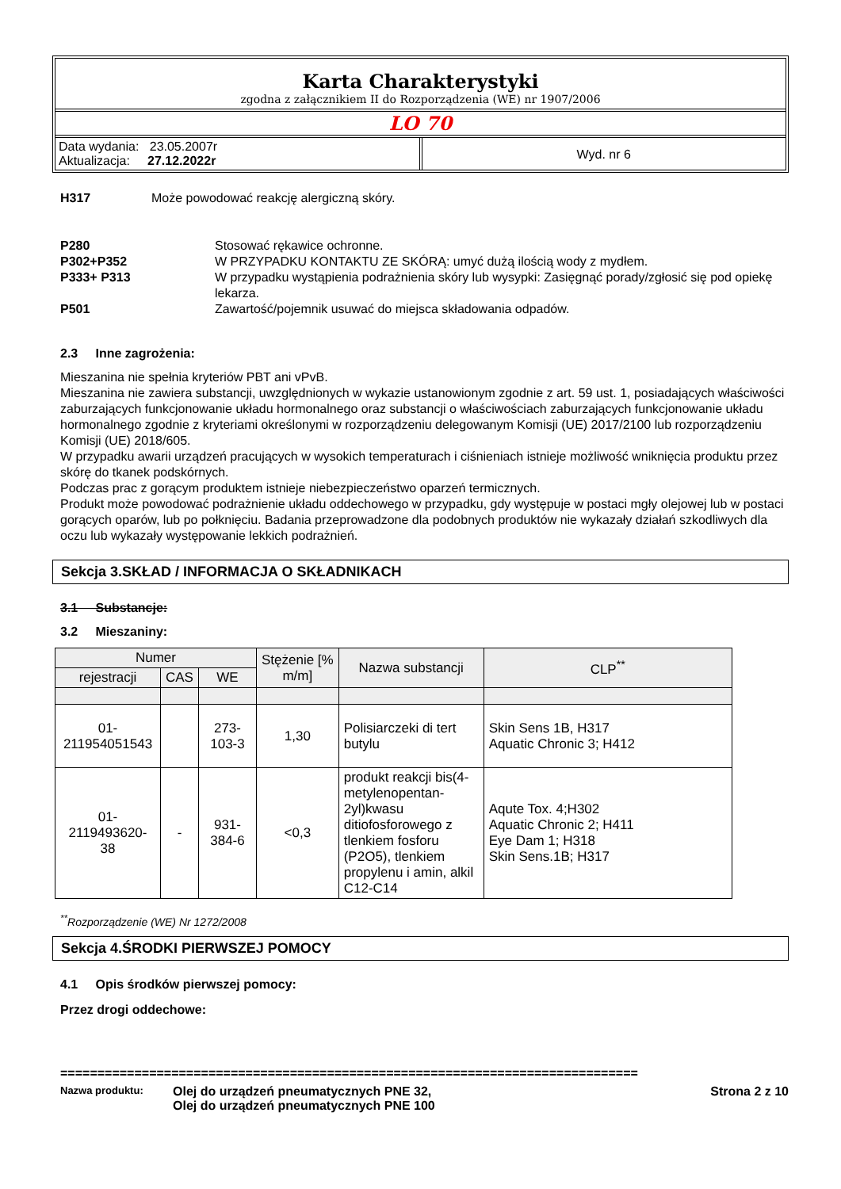Karta Charakterystyki
zgodna z załącznikiem II do Rozporządzenia (WE) nr 1907/2006
LO 70
Data wydania: 23.05.2007r
Aktualizacja: 27.12.2022r
Wyd. nr 6
H317 Może powodować reakcję alergiczną skóry.
P280 Stosować rękawice ochronne.
P302+P352 W PRZYPADKU KONTAKTU ZE SKÓRĄ: umyć dużą ilością wody z mydłem.
P333+ P313 W przypadku wystąpienia podrażnienia skóry lub wysypki: Zasięgnąć porady/zgłosić się pod opiekę lekarza.
P501 Zawartość/pojemnik usuwać do miejsca składowania odpadów.
2.3 Inne zagrożenia:
Mieszanina nie spełnia kryteriów PBT ani vPvB.
Mieszanina nie zawiera substancji, uwzględnionych w wykazie ustanowionym zgodnie z art. 59 ust. 1, posiadających właściwości zaburzających funkcjonowanie układu hormonalnego oraz substancji o właściwościach zaburzających funkcjonowanie układu hormonalnego zgodnie z kryteriami określonymi w rozporządzeniu delegowanym Komisji (UE) 2017/2100 lub rozporządzeniu Komisji (UE) 2018/605.
W przypadku awarii urządzeń pracujących w wysokich temperaturach i ciśnieniach istnieje możliwość wniknięcia produktu przez skórę do tkanek podskórnych.
Podczas prac z gorącym produktem istnieje niebezpieczeństwo oparzeń termicznych.
Produkt może powodować podrażnienie układu oddechowego w przypadku, gdy występuje w postaci mgły olejowej lub w postaci gorących oparów, lub po połknięciu. Badania przeprowadzone dla podobnych produktów nie wykazały działań szkodliwych dla oczu lub wykazały występowanie lekkich podrażnień.
Sekcja 3.SKŁAD / INFORMACJA O SKŁADNIKACH
3.1 Substancje:
3.2 Mieszaniny:
| Numer | | | Stężenie [% m/m] | Nazwa substancji | CLP<sup>**</sup> |
| --- | --- | --- | --- | --- | --- |
| rejestracji | CAS | WE | | | |
| 01- 211954051543 | | 273- 103-3 | 1,30 | Polisiarczeki di tert butylu | Skin Sens 1B, H317 Aquatic Chronic 3; H412 |
| 01- 2119493620- 38 | - | 931- 384-6 | <0,3 | produkt reakcji bis(4-metylenopentan-2yl)kwasu ditiofosforowego z tlenkiem fosforu (P2O5), tlenkiem propylenu i amin, alkil C12-C14 | Aqute Tox. 4;H302 Aquatic Chronic 2; H411 Eye Dam 1; H318 Skin Sens.1B; H317 |
<sup>**</sup> Rozporządzenie (WE) Nr 1272/2008
Sekcja 4.ŚRODKI PIERWSZEJ POMOCY
4.1 Opis środków pierwszej pomocy:
Przez drogi oddechowe:
==============================================================================
Nazwa produktu: Olej do urządzeń pneumatycznych PNE 32,
Olej do urządzeń pneumatycznych PNE 100 Strona 2 z 10